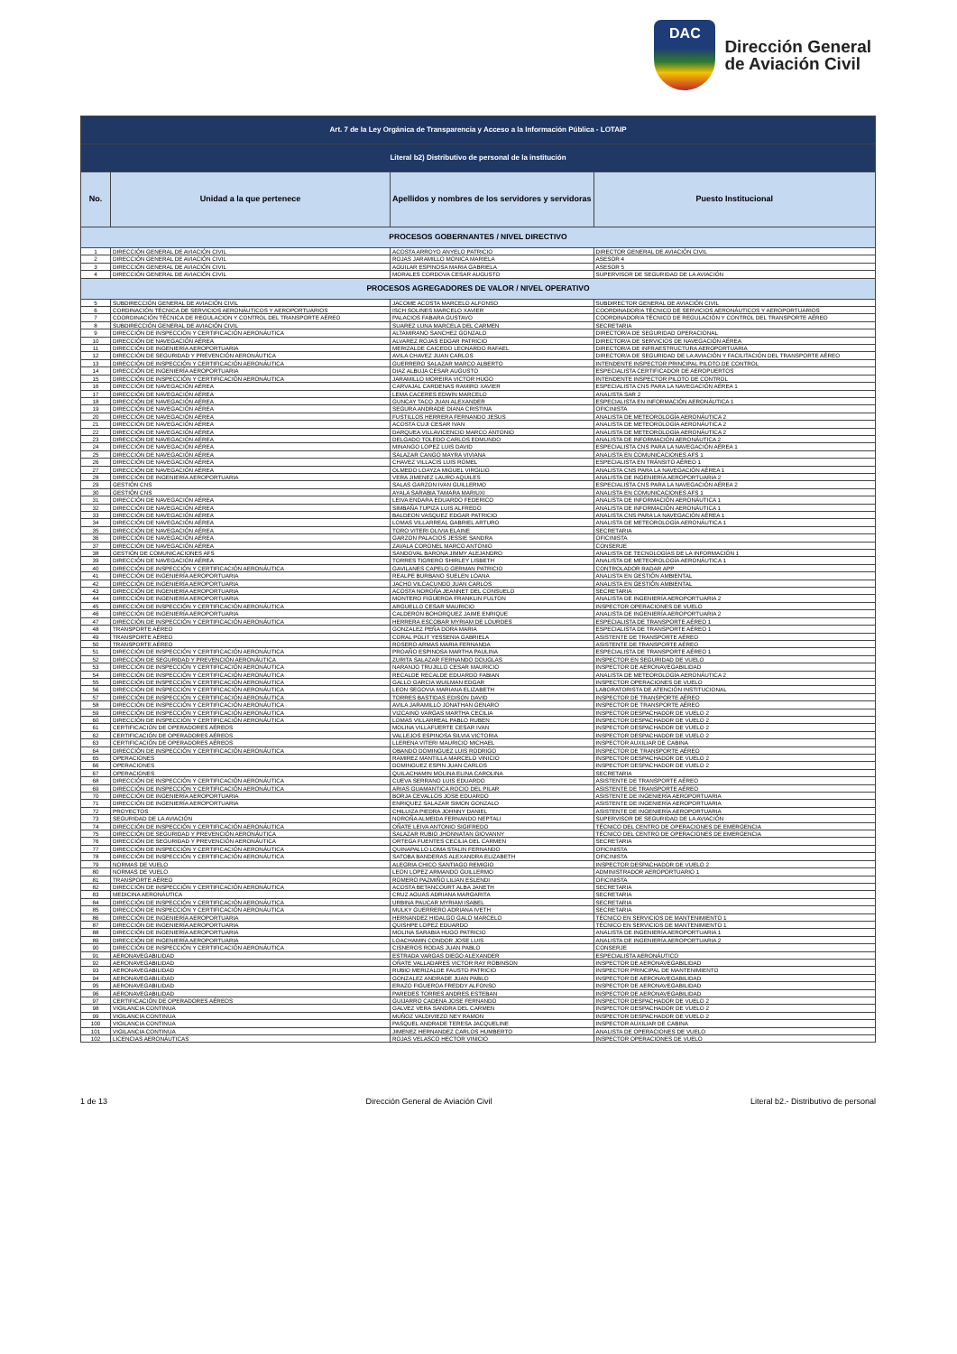DAC
Dirección General
de Aviación Civil
| Art. 7 de la Ley Orgánica de Transparencia y Acceso a la Información Pública - LOTAIP | | | |
| Literal b2) Distributivo de personal de la institución | | | |
| No. | Unidad a la que pertenece | Apellidos y nombres de los servidores y servidoras | Puesto Institucional |
| PROCESOS GOBERNANTES / NIVEL DIRECTIVO | | | |
| 1 | DIRECCIÓN GENERAL DE AVIACIÓN CIVIL | ACOSTA ARROYO ANYELO PATRICIO | DIRECTOR GENERAL DE AVIACIÓN CIVIL |
| 2 | DIRECCIÓN GENERAL DE AVIACIÓN CIVIL | ROJAS JARAMILLO MONICA MARIELA | ASESOR 4 |
| 3 | DIRECCIÓN GENERAL DE AVIACIÓN CIVIL | AGUILAR ESPINOSA MARIA GABRIELA | ASESOR 5 |
| 4 | DIRECCIÓN GENERAL DE AVIACIÓN CIVIL | MORALES CORDOVA CESAR AUGUSTO | SUPERVISOR DE SEGURIDAD DE LA AVIACIÓN |
| PROCESOS AGREGADORES DE VALOR / NIVEL OPERATIVO | | | |
| 5 | SUBDIRECCIÓN GENERAL DE AVIACIÓN CIVIL | JACOME ACOSTA MARCELO ALFONSO | SUBDIRECTOR GENERAL DE AVIACIÓN CIVIL |
| 6 | CORDINACIÓN TÉCNICA DE SERVICIOS AERONÁUTICOS Y AEROPORTUARIOS | ISCH SOLINES MARCELO XAVIER | COORDINADOR/A TÉCNICO DE SERVICIOS AERONÁUTICOS Y AEROPORTUARIOS |
| 7 | COORDINACIÓN TÉCNICA DE REGULACION Y CONTROL DEL TRANSPORTE AÉREO | PALACIOS FABARA GUSTAVO | COORDINADOR/A TÉCNICO DE REGULACIÓN Y CONTROL DEL TRANSPORTE AÉREO |
| 8 | SUBDIRECCIÓN GENERAL DE AVIACIÓN CIVIL | SUAREZ LUNA MARCELA DEL CARMEN | SECRETARIA |
| 9 | DIRECCIÓN DE INSPECCIÓN Y CERTIFICACIÓN AERONÁUTICA | ALTAMIRANO SANCHEZ GONZALO | DIRECTOR/A DE SEGURIDAD OPERACIONAL |
| 10 | DIRECCIÓN DE NAVEGACIÓN AÉREA | ALVAREZ ROJAS EDGAR PATRICIO | DIRECTOR/A DE SERVICIOS DE NAVEGACIÓN AÉREA |
| 11 | DIRECCIÓN DE INGENIERÍA AEROPORTUARIA | MERIZALDE CAICEDO LEONARDO RAFAEL | DIRECTOR/A DE INFRAESTRUCTURA AEROPORTUARIA |
| 12 | DIRECCIÓN DE SEGURIDAD Y PREVENCIÓN AERONÁUTICA | AVILA CHAVEZ JUAN CARLOS | DIRECTOR/A DE SEGURIDAD DE LA AVIACIÓN Y FACILITACIÓN DEL TRANSPORTE AÉREO |
| 13 | DIRECCIÓN DE INSPECCIÓN Y CERTIFICACIÓN AERONÁUTICA | GUERRERO SALAZAR MARCO ALBERTO | INTENDENTE INSPECTOR PRINCIPAL PILOTO DE CONTROL |
| 14 | DIRECCIÓN DE INGENIERÍA AEROPORTUARIA | DIAZ ALBUJA CESAR AUGUSTO | ESPECIALISTA CERTIFICADOR DE AEROPUERTOS |
| 15 | DIRECCIÓN DE INSPECCIÓN Y CERTIFICACIÓN AERONÁUTICA | JARAMILLO MOREIRA VICTOR HUGO | INTENDENTE INSPECTOR PILOTO DE CONTROL |
| 16 | DIRECCIÓN DE NAVEGACIÓN AÉREA | CARVAJAL CARDENAS RAMIRO XAVIER | ESPECIALISTA CNS PARA LA NAVEGACIÓN AÉREA 1 |
| 17 | DIRECCIÓN DE NAVEGACIÓN AÉREA | LEMA CACERES EDWIN MARCELO | ANALISTA SAR 2 |
| 18 | DIRECCIÓN DE NAVEGACIÓN AÉREA | GUNCAY TACO JUAN ALEXANDER | ESPECIALISTA EN INFORMACIÓN AERONÁUTICA 1 |
| 19 | DIRECCIÓN DE NAVEGACIÓN AÉREA | SEGURA ANDRADE DIANA CRISTINA | OFICINISTA |
| 20 | DIRECCIÓN DE NAVEGACIÓN AÉREA | FUSTILLOS HERRERA FERNANDO JESUS | ANALISTA DE METEOROLOGÍA AERONÁUTICA 2 |
| 21 | DIRECCIÓN DE NAVEGACIÓN AÉREA | ACOSTA CUJI CESAR IVAN | ANALISTA DE METEOROLOGÍA AERONÁUTICA 2 |
| 22 | DIRECCIÓN DE NAVEGACIÓN AÉREA | DARQUEA VILLAVICENCIO MARCO ANTONIO | ANALISTA DE METEOROLOGÍA AERONÁUTICA 2 |
| 23 | DIRECCIÓN DE NAVEGACIÓN AÉREA | DELGADO TOLEDO CARLOS EDMUNDO | ANALISTA DE INFORMACIÓN AERONÁUTICA 2 |
| 24 | DIRECCIÓN DE NAVEGACIÓN AÉREA | MINANGO LOPEZ LUIS DAVID | ESPECIALISTA CNS PARA LA NAVEGACIÓN AÉREA 1 |
| 25 | DIRECCIÓN DE NAVEGACIÓN AÉREA | SALAZAR CANGO MAYRA VIVIANA | ANALISTA EN COMUNICACIONES AFS 1 |
| 26 | DIRECCIÓN DE NAVEGACIÓN AÉREA | CHAVEZ VILLACIS LUIS ROMEL | ESPECIALISTA EN TRÁNSITO AÉREO 1 |
| 27 | DIRECCIÓN DE NAVEGACIÓN AÉREA | OLMEDO LOAYZA MIGUEL VIRGILIO | ANALISTA CNS PARA LA NAVEGACIÓN AÉREA 1 |
| 28 | DIRECCIÓN DE INGENIERÍA AEROPORTUARIA | VERA JIMENEZ LAURO AQUILES | ANALISTA DE INGENIERÍA AEROPORTUARIA 2 |
| 29 | GESTIÓN CNS | SALAS GARZON IVAN GUILLERMO | ESPECIALISTA CNS PARA LA NAVEGACIÓN AÉREA 2 |
| 30 | GESTIÓN CNS | AYALA SARABIA TAMARA MARIUXI | ANALISTA EN COMUNICACIONES AFS 1 |
| 31 | DIRECCIÓN DE NAVEGACIÓN AÉREA | LEIVA ENDARA EDUARDO FEDERICO | ANALISTA DE INFORMACIÓN AERONÁUTICA 1 |
| 32 | DIRECCIÓN DE NAVEGACIÓN AÉREA | SIMBAÑA TUPIZA LUIS ALFREDO | ANALISTA DE INFORMACIÓN AERONÁUTICA 1 |
| 33 | DIRECCIÓN DE NAVEGACIÓN AÉREA | BALDEON VASQUEZ EDGAR PATRICIO | ANALISTA CNS PARA LA NAVEGACIÓN AÉREA 1 |
| 34 | DIRECCIÓN DE NAVEGACIÓN AÉREA | LOMAS VILLARREAL GABRIEL ARTURO | ANALISTA DE METEOROLOGÍA AERONÁUTICA 1 |
| 35 | DIRECCIÓN DE NAVEGACIÓN AÉREA | TORO VITERI OLIVIA ELAINE | SECRETARIA |
| 36 | DIRECCIÓN DE NAVEGACIÓN AÉREA | GARZON PALACIOS JESSIE SANDRA | OFICINISTA |
| 37 | DIRECCIÓN DE NAVEGACIÓN AÉREA | ZAVALA CORONEL MARCO ANTONIO | CONSERJE |
| 38 | GESTIÓN DE COMUNICACIONES AFS | SANDOVAL BARONA JIMMY ALEJANDRO | ANALISTA DE TECNOLOGÍAS DE LA INFORMACIÓN 1 |
| 39 | DIRECCIÓN DE NAVEGACIÓN AÉREA | TORRES TIGRERO SHIRLEY LISBETH | ANALISTA DE METEOROLOGÍA AERONÁUTICA 1 |
| 40 | DIRECCIÓN DE INSPECCIÓN Y CERTIFICACIÓN AERONÁUTICA | GAVILANES CAPELO GERMAN PATRICIO | CONTROLADOR RADAR APP |
| 41 | DIRECCIÓN DE INGENIERÍA AEROPORTUARIA | REALPE BURBANO SUELEN LOANA | ANALISTA EN GESTIÓN AMBIENTAL |
| 42 | DIRECCIÓN DE INGENIERÍA AEROPORTUARIA | JACHO VILCACUNDO JUAN CARLOS | ANALISTA EN GESTIÓN AMBIENTAL |
| 43 | DIRECCIÓN DE INGENIERÍA AEROPORTUARIA | ACOSTA NOROÑA JEANNET DEL CONSUELO | SECRETARIA |
| 44 | DIRECCIÓN DE INGENIERÍA AEROPORTUARIA | MONTERO FIGUEROA FRANKLIN FULTON | ANALISTA DE INGENIERÍA AEROPORTUARIA 2 |
| 45 | DIRECCIÓN DE INSPECCIÓN Y CERTIFICACIÓN AERONÁUTICA | ARGUELLO CESAR MAURICIO | INSPECTOR OPERACIONES DE VUELO |
| 46 | DIRECCIÓN DE INGENIERÍA AEROPORTUARIA | CALDERON BOHORQUEZ JAIME ENRIQUE | ANALISTA DE INGENIERÍA AEROPORTUARIA 2 |
| 47 | DIRECCIÓN DE INSPECCIÓN Y CERTIFICACIÓN AERONÁUTICA | HERRERA ESCOBAR MYRIAM DE LOURDES | ESPECIALISTA DE TRANSPORTE AÉREO 1 |
| 48 | TRANSPORTE AÉREO | GONZALEZ PEÑA DORA MARIA | ESPECIALISTA DE TRANSPORTE AÉREO 1 |
| 49 | TRANSPORTE AÉREO | CORAL POLIT YESSENIA GABRIELA | ASISTENTE DE TRANSPORTE AÉREO |
| 50 | TRANSPORTE AÉREO | ROSERO ARMAS MARIA FERNANDA | ASISTENTE DE TRANSPORTE AÉREO |
| 51 | DIRECCIÓN DE INSPECCIÓN Y CERTIFICACIÓN AERONÁUTICA | PROAÑO ESPINOSA MARTHA PAULINA | ESPECIALISTA DE TRANSPORTE AÉREO 1 |
| 52 | DIRECCIÓN DE SEGURIDAD Y PREVENCIÓN AERONÁUTICA | ZURITA SALAZAR FERNANDO DOUGLAS | INSPECTOR EN SEGURIDAD DE VUELO |
| 53 | DIRECCIÓN DE INSPECCIÓN Y CERTIFICACIÓN AERONÁUTICA | NARANJO TRUJILLO CESAR MAURICIO | INSPECTOR DE AERONAVEGABILIDAD |
| 54 | DIRECCIÓN DE INSPECCIÓN Y CERTIFICACIÓN AERONÁUTICA | RECALDE RECALDE EDUARDO FABIAN | ANALISTA DE METEOROLOGÍA AERONÁUTICA 2 |
| 55 | DIRECCIÓN DE INSPECCIÓN Y CERTIFICACIÓN AERONÁUTICA | GALLO GARCIA WUILMAN EDGAR | INSPECTOR OPERACIONES DE VUELO |
| 56 | DIRECCIÓN DE INSPECCIÓN Y CERTIFICACIÓN AERONÁUTICA | LEON SEGOVIA MARIANA ELIZABETH | LABORATORISTA DE ATENCIÓN INSTITUCIONAL |
| 57 | DIRECCIÓN DE INSPECCIÓN Y CERTIFICACIÓN AERONÁUTICA | TORRES BASTIDAS EDISON DAVID | INSPECTOR DE TRANSPORTE AÉREO |
| 58 | DIRECCIÓN DE INSPECCIÓN Y CERTIFICACIÓN AERONÁUTICA | AVILA JARAMILLO JONATHAN GENARO | INSPECTOR DE TRANSPORTE AÉREO |
| 59 | DIRECCIÓN DE INSPECCIÓN Y CERTIFICACIÓN AERONÁUTICA | VIZCAINO VARGAS MARTHA CECILIA | INSPECTOR DESPACHADOR DE VUELO 2 |
| 60 | DIRECCIÓN DE INSPECCIÓN Y CERTIFICACIÓN AERONÁUTICA | LOMAS VILLARREAL PABLO RUBEN | INSPECTOR DESPACHADOR DE VUELO 2 |
| 61 | CERTIFICACIÓN DE OPERADORES AÉREOS | MOLINA VILLAFUERTE CESAR IVAN | INSPECTOR DESPACHADOR DE VUELO 2 |
| 62 | CERTIFICACIÓN DE OPERADORES AÉREOS | VALLEJOS ESPINOSA SILVIA VICTORIA | INSPECTOR DESPACHADOR DE VUELO 2 |
| 63 | CERTIFICACIÓN DE OPERADORES AÉREOS | LLERENA VITERI MAURICIO MICHAEL | INSPECTOR AUXILIAR DE CABINA |
| 64 | DIRECCIÓN DE INSPECCIÓN Y CERTIFICACIÓN AERONÁUTICA | OBANDO DOMINGUEZ LUIS RODRIGO | INSPECTOR DE TRANSPORTE AÉREO |
| 65 | OPERACIONES | RAMIREZ MANTILLA MARCELO VINICIO | INSPECTOR DESPACHADOR DE VUELO 2 |
| 66 | OPERACIONES | DOMINGUEZ ESPIN JUAN CARLOS | INSPECTOR DESPACHADOR DE VUELO 2 |
| 67 | OPERACIONES | QUILACHAMIN MOLINA ELINA CAROLINA | SECRETARIA |
| 68 | DIRECCIÓN DE INSPECCIÓN Y CERTIFICACIÓN AERONÁUTICA | CUEVA SERRANO LUIS EDUARDO | ASISTENTE DE TRANSPORTE AÉREO |
| 69 | DIRECCIÓN DE INSPECCIÓN Y CERTIFICACIÓN AERONÁUTICA | ARIAS GUAMANTICA ROCIO DEL PILAR | ASISTENTE DE TRANSPORTE AÉREO |
| 70 | DIRECCIÓN DE INGENIERÍA AEROPORTUARIA | BORJA CEVALLOS JOSE EDUARDO | ASISTENTE DE INGENIERÍA AEROPORTUARIA |
| 71 | DIRECCIÓN DE INGENIERÍA AEROPORTUARIA | ENRIQUEZ SALAZAR SIMON GONZALO | ASISTENTE DE INGENIERÍA AEROPORTUARIA |
| 72 | PROYECTOS | CHILUIZA PIEDRA JOHNNY DANIEL | ASISTENTE DE INGENIERÍA AEROPORTUARIA |
| 73 | SEGURIDAD DE LA AVIACIÓN | NOROÑA ALMEIDA FERNANDO NEPTALI | SUPERVISOR DE SEGURIDAD DE LA AVIACIÓN |
| 74 | DIRECCIÓN DE INSPECCIÓN Y CERTIFICACIÓN AERONÁUTICA | OÑATE LEIVA ANTONIO SIGIFREDO | TÉCNICO DEL CENTRO DE OPERACIONES DE EMERGENCIA |
| 75 | DIRECCIÓN DE SEGURIDAD Y PREVENCIÓN AERONÁUTICA | SALAZAR RUBIO JHONNATAN GIOVANNY | TÉCNICO DEL CENTRO DE OPERACIONES DE EMERGENCIA |
| 76 | DIRECCIÓN DE SEGURIDAD Y PREVENCIÓN AERONÁUTICA | ORTEGA FUENTES CECILIA DEL CARMEN | SECRETARIA |
| 77 | DIRECCIÓN DE INSPECCIÓN Y CERTIFICACIÓN AERONÁUTICA | QUINAPALLO LOMA STALIN FERNANDO | OFICINISTA |
| 78 | DIRECCIÓN DE INSPECCIÓN Y CERTIFICACIÓN AERONÁUTICA | SATOBA BANDERAS ALEXANDRA ELIZABETH | OFICINISTA |
| 79 | NORMAS DE VUELO | ALEGRIA CHICO SANTIAGO REMIGIO | INSPECTOR DESPACHADOR DE VUELO 2 |
| 80 | NORMAS DE VUELO | LEON LOPEZ ARMANDO GUILLERMO | ADMINISTRADOR AEROPORTUARIO 1 |
| 81 | TRANSPORTE AÉREO | ROMERO PAZMIÑO LILIAN ESLENDI | OFICINISTA |
| 82 | DIRECCIÓN DE INSPECCIÓN Y CERTIFICACIÓN AERONÁUTICA | ACOSTA BETANCOURT ALBA JANETH | SECRETARIA |
| 83 | MEDICINA AERONÁUTICA | CRUZ AGUAS ADRIANA MARGARITA | SECRETARIA |
| 84 | DIRECCIÓN DE INSPECCIÓN Y CERTIFICACIÓN AERONÁUTICA | URBINA PAUCAR MYRIAM ISABEL | SECRETARIA |
| 85 | DIRECCIÓN DE INSPECCIÓN Y CERTIFICACIÓN AERONÁUTICA | MULKY GUERRERO ADRIANA IVETH | SECRETARIA |
| 86 | DIRECCIÓN DE INGENIERÍA AEROPORTUARIA | HERNANDEZ HIDALGO GALO MARCELO | TÉCNICO EN SERVICIOS DE MANTENIMIENTO 1 |
| 87 | DIRECCIÓN DE INGENIERÍA AEROPORTUARIA | QUISHPE LOPEZ EDUARDO | TÉCNICO EN SERVICIOS DE MANTENIMIENTO 1 |
| 88 | DIRECCIÓN DE INGENIERÍA AEROPORTUARIA | MOLINA SARABIA HUGO PATRICIO | ANALISTA DE INGENIERÍA AEROPORTUARIA 1 |
| 89 | DIRECCIÓN DE INGENIERÍA AEROPORTUARIA | LOACHAMIN CONDOR JOSE LUIS | ANALISTA DE INGENIERÍA AEROPORTUARIA 2 |
| 90 | DIRECCIÓN DE INSPECCIÓN Y CERTIFICACIÓN AERONÁUTICA | CISNEROS RODAS JUAN PABLO | CONSERJE |
| 91 | AERONAVEGABILIDAD | ESTRADA VARGAS DIEGO ALEXANDER | ESPECIALISTA AERONÁUTICO |
| 92 | AERONAVEGABILIDAD | OÑATE VALLADARES VICTOR RAY ROBINSON | INSPECTOR DE AERONAVEGABILIDAD |
| 93 | AERONAVEGABILIDAD | RUBIO MERIZALDE FAUSTO PATRICIO | INSPECTOR PRINCIPAL DE MANTENIMIENTO |
| 94 | AERONAVEGABILIDAD | GONZALEZ ANDRADE JUAN PABLO | INSPECTOR DE AERONAVEGABILIDAD |
| 95 | AERONAVEGABILIDAD | ERAZO FIGUEROA FREDDY ALFONSO | INSPECTOR DE AERONAVEGABILIDAD |
| 96 | AERONAVEGABILIDAD | PAREDES TORRES ANDRES ESTEBAN | INSPECTOR DE AERONAVEGABILIDAD |
| 97 | CERTIFICACIÓN DE OPERADORES AÉREOS | GUIJARRO CADENA JOSE FERNANDO | INSPECTOR DESPACHADOR DE VUELO 2 |
| 98 | VIGILANCIA CONTINUA | GALVEZ VERA SANDRA DEL CARMEN | INSPECTOR DESPACHADOR DE VUELO 2 |
| 99 | VIGILANCIA CONTINUA | MUÑOZ VALDIVIEZO NEY RAMON | INSPECTOR DESPACHADOR DE VUELO 2 |
| 100 | VIGILANCIA CONTINUA | PASQUEL ANDRADE TERESA JACQUELINE | INSPECTOR AUXILIAR DE CABINA |
| 101 | VIGILANCIA CONTINUA | JIMENEZ HERNANDEZ CARLOS HUMBERTO | ANALISTA DE OPERACIONES DE VUELO |
| 102 | LICENCIAS AERONÁUTICAS | ROJAS VELASCO HECTOR VINICIO | INSPECTOR OPERACIONES DE VUELO |
1 de 13 Dirección General de Aviación Civil Literal b2.- Distributivo de personal